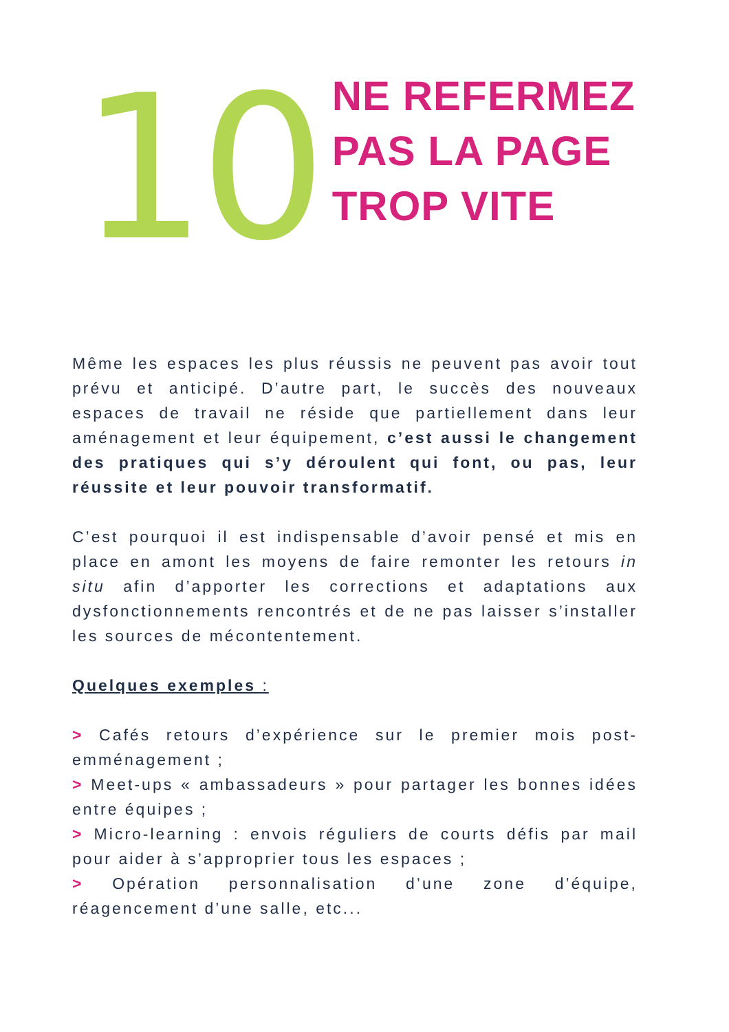10
NE REFERMEZ
PAS LA PAGE
TROP VITE
Même les espaces les plus réussis ne peuvent pas avoir tout prévu et anticipé. D’autre part, le succès des nouveaux espaces de travail ne réside que partiellement dans leur aménagement et leur équipement, c’est aussi le changement des pratiques qui s’y déroulent qui font, ou pas, leur réussite et leur pouvoir transformatif.
C’est pourquoi il est indispensable d’avoir pensé et mis en place en amont les moyens de faire remonter les retours in situ afin d’apporter les corrections et adaptations aux dysfonctionnements rencontrés et de ne pas laisser s’installer les sources de mécontentement.
Quelques exemples :
> Cafés retours d’expérience sur le premier mois post-emménagement ;
> Meet-ups « ambassadeurs » pour partager les bonnes idées entre équipes ;
> Micro-learning : envois réguliers de courts défis par mail pour aider à s’approprier tous les espaces ;
> Opération personnalisation d’une zone d’équipe, réagencement d’une salle, etc...